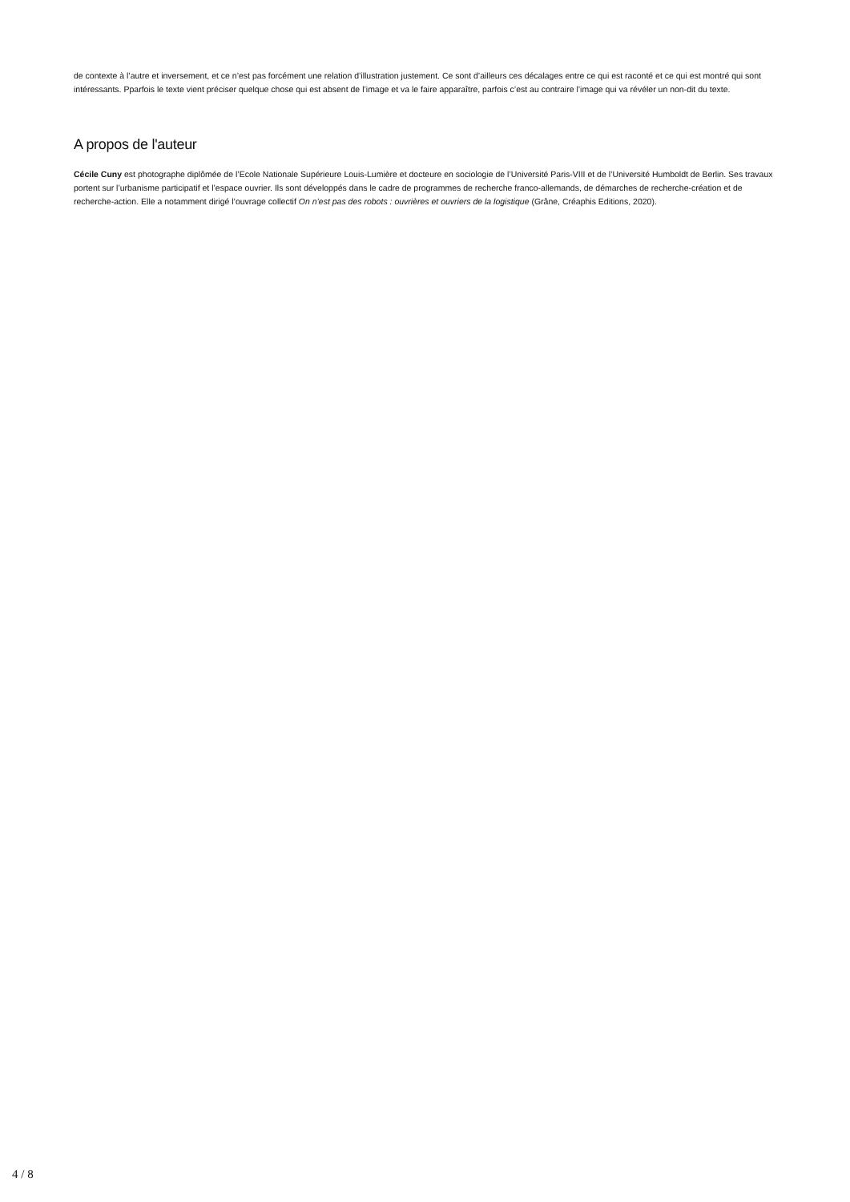de contexte à l’autre et inversement, et ce n’est pas forcément une relation d’illustration justement. Ce sont d’ailleurs ces décalages entre ce qui est raconté et ce qui est montré qui sont intéressants. Pparfois le texte vient préciser quelque chose qui est absent de l’image et va le faire apparaître, parfois c’est au contraire l’image qui va révéler un non-dit du texte.
A propos de l'auteur
Cécile Cuny est photographe diplômée de l’Ecole Nationale Supérieure Louis-Lumière et docteure en sociologie de l’Université Paris-VIII et de l’Université Humboldt de Berlin. Ses travaux portent sur l’urbanisme participatif et l’espace ouvrier. Ils sont développés dans le cadre de programmes de recherche franco-allemands, de démarches de recherche-création et de recherche-action. Elle a notamment dirigé l’ouvrage collectif On n’est pas des robots : ouvrières et ouvriers de la logistique (Grâne, Créaphis Editions, 2020).
4 / 8